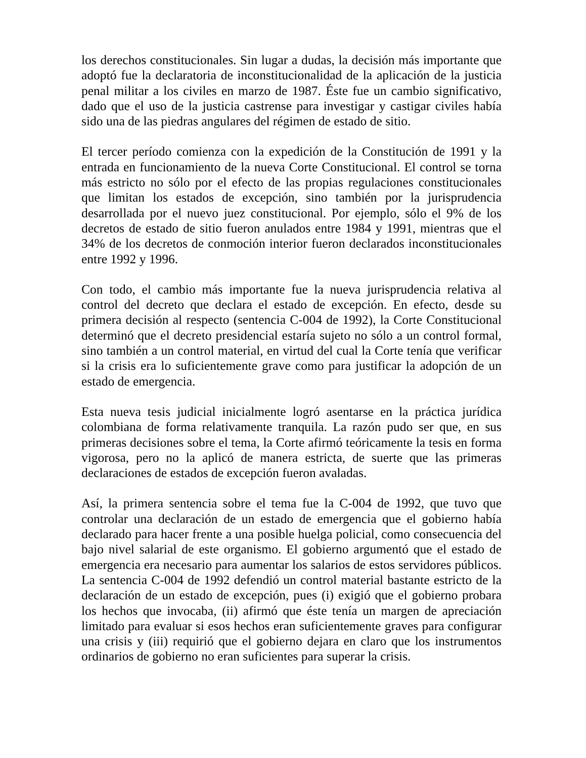los derechos constitucionales. Sin lugar a dudas, la decisión más importante que adoptó fue la declaratoria de inconstitucionalidad de la aplicación de la justicia penal militar a los civiles en marzo de 1987. Éste fue un cambio significativo, dado que el uso de la justicia castrense para investigar y castigar civiles había sido una de las piedras angulares del régimen de estado de sitio.
El tercer período comienza con la expedición de la Constitución de 1991 y la entrada en funcionamiento de la nueva Corte Constitucional. El control se torna más estricto no sólo por el efecto de las propias regulaciones constitucionales que limitan los estados de excepción, sino también por la jurisprudencia desarrollada por el nuevo juez constitucional. Por ejemplo, sólo el 9% de los decretos de estado de sitio fueron anulados entre 1984 y 1991, mientras que el 34% de los decretos de conmoción interior fueron declarados inconstitucionales entre 1992 y 1996.
Con todo, el cambio más importante fue la nueva jurisprudencia relativa al control del decreto que declara el estado de excepción. En efecto, desde su primera decisión al respecto (sentencia C-004 de 1992), la Corte Constitucional determinó que el decreto presidencial estaría sujeto no sólo a un control formal, sino también a un control material, en virtud del cual la Corte tenía que verificar si la crisis era lo suficientemente grave como para justificar la adopción de un estado de emergencia.
Esta nueva tesis judicial inicialmente logró asentarse en la práctica jurídica colombiana de forma relativamente tranquila. La razón pudo ser que, en sus primeras decisiones sobre el tema, la Corte afirmó teóricamente la tesis en forma vigorosa, pero no la aplicó de manera estricta, de suerte que las primeras declaraciones de estados de excepción fueron avaladas.
Así, la primera sentencia sobre el tema fue la C-004 de 1992, que tuvo que controlar una declaración de un estado de emergencia que el gobierno había declarado para hacer frente a una posible huelga policial, como consecuencia del bajo nivel salarial de este organismo. El gobierno argumentó que el estado de emergencia era necesario para aumentar los salarios de estos servidores públicos. La sentencia C-004 de 1992 defendió un control material bastante estricto de la declaración de un estado de excepción, pues (i) exigió que el gobierno probara los hechos que invocaba, (ii) afirmó que éste tenía un margen de apreciación limitado para evaluar si esos hechos eran suficientemente graves para configurar una crisis y (iii) requirió que el gobierno dejara en claro que los instrumentos ordinarios de gobierno no eran suficientes para superar la crisis.